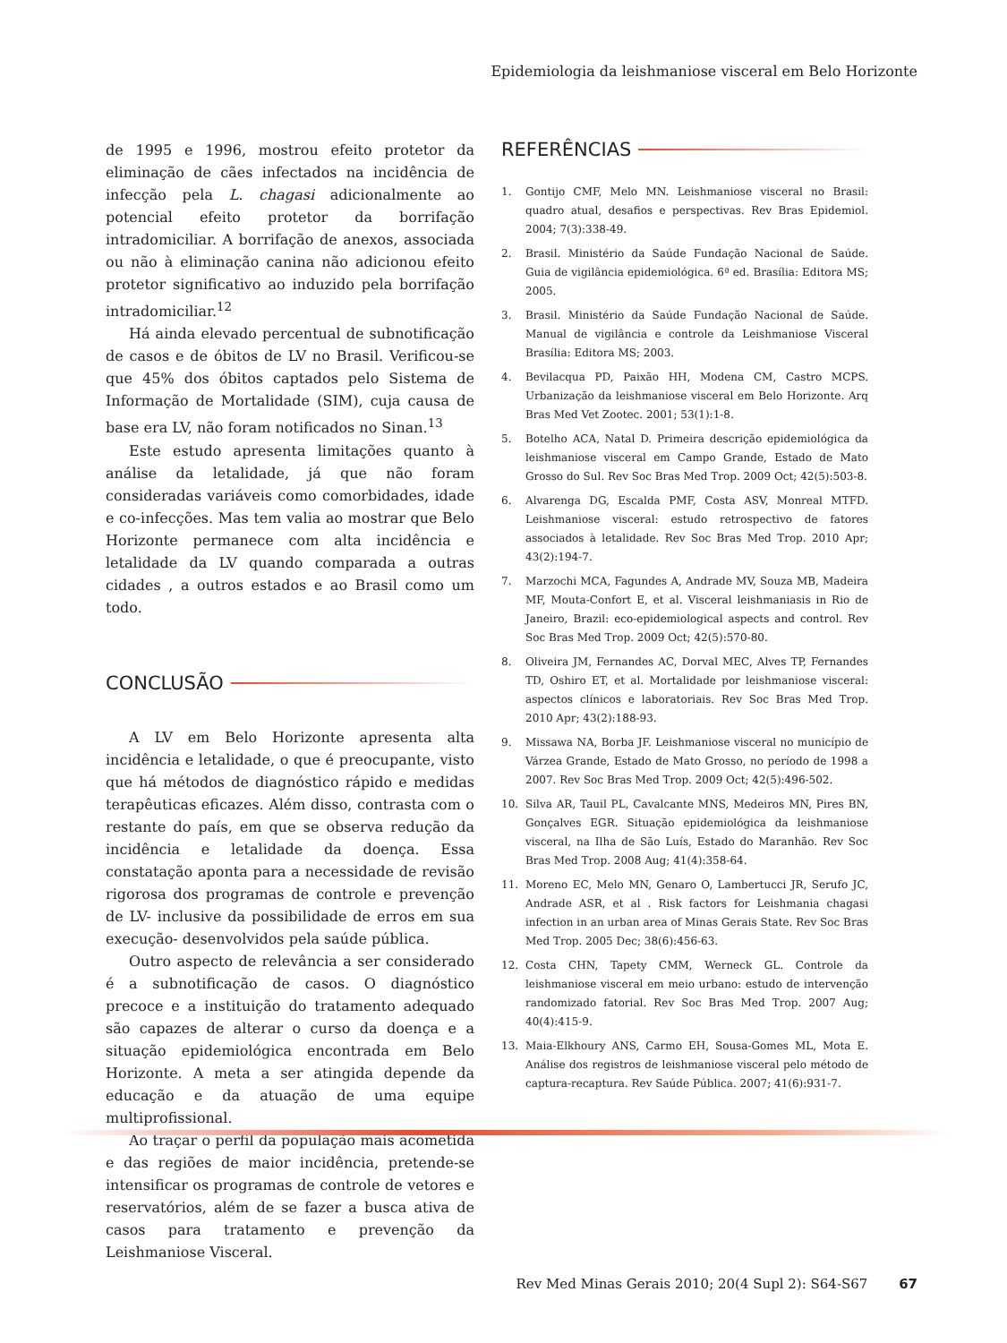Epidemiologia da leishmaniose visceral em Belo Horizonte
de 1995 e 1996, mostrou efeito protetor da eliminação de cães infectados na incidência de infecção pela L. chagasi adicionalmente ao potencial efeito protetor da borrifação intradomiciliar. A borrifação de anexos, associada ou não à eliminação canina não adicionou efeito protetor significativo ao induzido pela borrifação intradomiciliar.<sup>12</sup>
Há ainda elevado percentual de subnotificação de casos e de óbitos de LV no Brasil. Verificou-se que 45% dos óbitos captados pelo Sistema de Informação de Mortalidade (SIM), cuja causa de base era LV, não foram notificados no Sinan.<sup>13</sup>
Este estudo apresenta limitações quanto à análise da letalidade, já que não foram consideradas variáveis como comorbidades, idade e co-infecções. Mas tem valia ao mostrar que Belo Horizonte permanece com alta incidência e letalidade da LV quando comparada a outras cidades , a outros estados e ao Brasil como um todo.
CONCLUSÃO
A LV em Belo Horizonte apresenta alta incidência e letalidade, o que é preocupante, visto que há métodos de diagnóstico rápido e medidas terapêuticas eficazes. Além disso, contrasta com o restante do país, em que se observa redução da incidência e letalidade da doença. Essa constatação aponta para a necessidade de revisão rigorosa dos programas de controle e prevenção de LV- inclusive da possibilidade de erros em sua execução- desenvolvidos pela saúde pública.
Outro aspecto de relevância a ser considerado é a subnotificação de casos. O diagnóstico precoce e a instituição do tratamento adequado são capazes de alterar o curso da doença e a situação epidemiológica encontrada em Belo Horizonte. A meta a ser atingida depende da educação e da atuação de uma equipe multiprofissional.
Ao traçar o perfil da população mais acometida e das regiões de maior incidência, pretende-se intensificar os programas de controle de vetores e reservatórios, além de se fazer a busca ativa de casos para tratamento e prevenção da Leishmaniose Visceral.
REFERÊNCIAS
1. Gontijo CMF, Melo MN. Leishmaniose visceral no Brasil: quadro atual, desafios e perspectivas. Rev Bras Epidemiol. 2004; 7(3):338-49.
2. Brasil. Ministério da Saúde Fundação Nacional de Saúde. Guia de vigilância epidemiológica. 6ª ed. Brasília: Editora MS; 2005.
3. Brasil. Ministério da Saúde Fundação Nacional de Saúde. Manual de vigilância e controle da Leishmaniose Visceral Brasília: Editora MS; 2003.
4. Bevilacqua PD, Paixão HH, Modena CM, Castro MCPS. Urbanização da leishmaniose visceral em Belo Horizonte. Arq Bras Med Vet Zootec. 2001; 53(1):1-8.
5. Botelho ACA, Natal D. Primeira descrição epidemiológica da leishmaniose visceral em Campo Grande, Estado de Mato Grosso do Sul. Rev Soc Bras Med Trop. 2009 Oct; 42(5):503-8.
6. Alvarenga DG, Escalda PMF, Costa ASV, Monreal MTFD. Leishmaniose visceral: estudo retrospectivo de fatores associados à letalidade. Rev Soc Bras Med Trop. 2010 Apr; 43(2):194-7.
7. Marzochi MCA, Fagundes A, Andrade MV, Souza MB, Madeira MF, Mouta-Confort E, et al. Visceral leishmaniasis in Rio de Janeiro, Brazil: eco-epidemiological aspects and control. Rev Soc Bras Med Trop. 2009 Oct; 42(5):570-80.
8. Oliveira JM, Fernandes AC, Dorval MEC, Alves TP, Fernandes TD, Oshiro ET, et al. Mortalidade por leishmaniose visceral: aspectos clínicos e laboratoriais. Rev Soc Bras Med Trop. 2010 Apr; 43(2):188-93.
9. Missawa NA, Borba JF. Leishmaniose visceral no município de Várzea Grande, Estado de Mato Grosso, no período de 1998 a 2007. Rev Soc Bras Med Trop. 2009 Oct; 42(5):496-502.
10. Silva AR, Tauil PL, Cavalcante MNS, Medeiros MN, Pires BN, Gonçalves EGR. Situação epidemiológica da leishmaniose visceral, na Ilha de São Luís, Estado do Maranhão. Rev Soc Bras Med Trop. 2008 Aug; 41(4):358-64.
11. Moreno EC, Melo MN, Genaro O, Lambertucci JR, Serufo JC, Andrade ASR, et al . Risk factors for Leishmania chagasi infection in an urban area of Minas Gerais State. Rev Soc Bras Med Trop. 2005 Dec; 38(6):456-63.
12. Costa CHN, Tapety CMM, Werneck GL. Controle da leishmaniose visceral em meio urbano: estudo de intervenção randomizado fatorial. Rev Soc Bras Med Trop. 2007 Aug; 40(4):415-9.
13. Maia-Elkhoury ANS, Carmo EH, Sousa-Gomes ML, Mota E. Análise dos registros de leishmaniose visceral pelo método de captura-recaptura. Rev Saúde Pública. 2007; 41(6):931-7.
Rev Med Minas Gerais 2010; 20(4 Supl 2): S64-S67 67